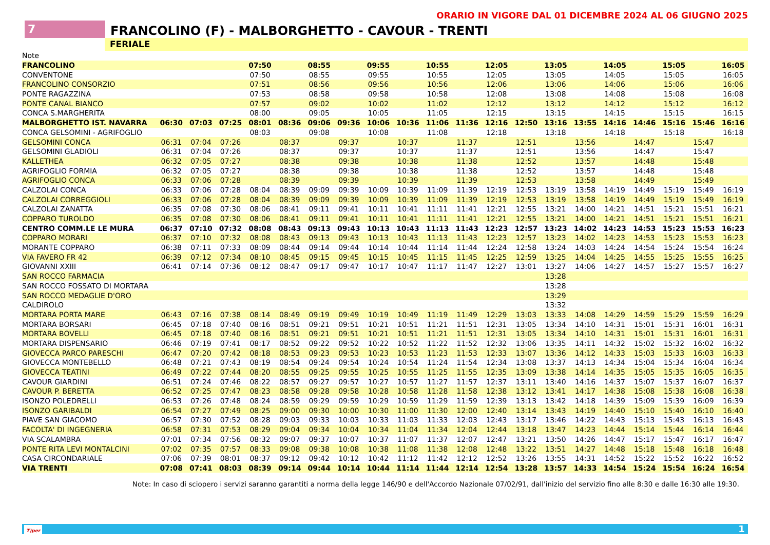ORARIO IN VIGORE DAL 01 DICEMBRE 2024 AL 06 GIUGNO 2025
7
FRANCOLINO (F) - MALBORGHETTO - CAVOUR - TRENTI
FERIALE
| Note | | | | | | | | | | | | | | | | | | | | |
| FRANCOLINO | | | | 07:50 | | 08:55 | | 09:55 | | 10:55 | | 12:05 | | 13:05 | | 14:05 | | 15:05 | | 16:05 |
| CONVENTONE | | | | 07:50 | | 08:55 | | 09:55 | | 10:55 | | 12:05 | | 13:05 | | 14:05 | | 15:05 | | 16:05 |
| FRANCOLINO CONSORZIO | | | | 07:51 | | 08:56 | | 09:56 | | 10:56 | | 12:06 | | 13:06 | | 14:06 | | 15:06 | | 16:06 |
| PONTE RAGAZZINA | | | | 07:53 | | 08:58 | | 09:58 | | 10:58 | | 12:08 | | 13:08 | | 14:08 | | 15:08 | | 16:08 |
| PONTE CANAL BIANCO | | | | 07:57 | | 09:02 | | 10:02 | | 11:02 | | 12:12 | | 13:12 | | 14:12 | | 15:12 | | 16:12 |
| CONCA S.MARGHERITA | | | | 08:00 | | 09:05 | | 10:05 | | 11:05 | | 12:15 | | 13:15 | | 14:15 | | 15:15 | | 16:15 |
| MALBORGHETTO IST. NAVARRA | 06:30 | 07:03 | 07:25 | 08:01 | 08:36 | 09:06 | 09:36 | 10:06 | 10:36 | 11:06 | 11:36 | 12:16 | 12:50 | 13:16 | 13:55 | 14:16 | 14:46 | 15:16 | 15:46 | 16:16 |
| CONCA GELSOMINI - AGRIFOGLIO | | | | 08:03 | | 09:08 | | 10:08 | | 11:08 | | 12:18 | | 13:18 | | 14:18 | | 15:18 | | 16:18 |
| GELSOMINI CONCA | 06:31 | 07:04 | 07:26 | | 08:37 | | 09:37 | | 10:37 | | 11:37 | | 12:51 | | 13:56 | | 14:47 | | 15:47 | |
| GELSOMINI GLADIOLI | 06:31 | 07:04 | 07:26 | | 08:37 | | 09:37 | | 10:37 | | 11:37 | | 12:51 | | 13:56 | | 14:47 | | 15:47 | |
| KALLETHEA | 06:32 | 07:05 | 07:27 | | 08:38 | | 09:38 | | 10:38 | | 11:38 | | 12:52 | | 13:57 | | 14:48 | | 15:48 | |
| AGRIFOGLIO FORMIA | 06:32 | 07:05 | 07:27 | | 08:38 | | 09:38 | | 10:38 | | 11:38 | | 12:52 | | 13:57 | | 14:48 | | 15:48 | |
| AGRIFOGLIO CONCA | 06:33 | 07:06 | 07:28 | | 08:39 | | 09:39 | | 10:39 | | 11:39 | | 12:53 | | 13:58 | | 14:49 | | 15:49 | |
| CALZOLAI CONCA | 06:33 | 07:06 | 07:28 | 08:04 | 08:39 | 09:09 | 09:39 | 10:09 | 10:39 | 11:09 | 11:39 | 12:19 | 12:53 | 13:19 | 13:58 | 14:19 | 14:49 | 15:19 | 15:49 | 16:19 |
| CALZOLAI CORREGGIOLI | 06:33 | 07:06 | 07:28 | 08:04 | 08:39 | 09:09 | 09:39 | 10:09 | 10:39 | 11:09 | 11:39 | 12:19 | 12:53 | 13:19 | 13:58 | 14:19 | 14:49 | 15:19 | 15:49 | 16:19 |
| CALZOLAI ZANATTA | 06:35 | 07:08 | 07:30 | 08:06 | 08:41 | 09:11 | 09:41 | 10:11 | 10:41 | 11:11 | 11:41 | 12:21 | 12:55 | 13:21 | 14:00 | 14:21 | 14:51 | 15:21 | 15:51 | 16:21 |
| COPPARO TUROLDO | 06:35 | 07:08 | 07:30 | 08:06 | 08:41 | 09:11 | 09:41 | 10:11 | 10:41 | 11:11 | 11:41 | 12:21 | 12:55 | 13:21 | 14:00 | 14:21 | 14:51 | 15:21 | 15:51 | 16:21 |
| CENTRO COMM.LE LE MURA | 06:37 | 07:10 | 07:32 | 08:08 | 08:43 | 09:13 | 09:43 | 10:13 | 10:43 | 11:13 | 11:43 | 12:23 | 12:57 | 13:23 | 14:02 | 14:23 | 14:53 | 15:23 | 15:53 | 16:23 |
| COPPARO MORARI | 06:37 | 07:10 | 07:32 | 08:08 | 08:43 | 09:13 | 09:43 | 10:13 | 10:43 | 11:13 | 11:43 | 12:23 | 12:57 | 13:23 | 14:02 | 14:23 | 14:53 | 15:23 | 15:53 | 16:23 |
| MORANTE COPPARO | 06:38 | 07:11 | 07:33 | 08:09 | 08:44 | 09:14 | 09:44 | 10:14 | 10:44 | 11:14 | 11:44 | 12:24 | 12:58 | 13:24 | 14:03 | 14:24 | 14:54 | 15:24 | 15:54 | 16:24 |
| VIA FAVERO FR 42 | 06:39 | 07:12 | 07:34 | 08:10 | 08:45 | 09:15 | 09:45 | 10:15 | 10:45 | 11:15 | 11:45 | 12:25 | 12:59 | 13:25 | 14:04 | 14:25 | 14:55 | 15:25 | 15:55 | 16:25 |
| GIOVANNI XXIII | 06:41 | 07:14 | 07:36 | 08:12 | 08:47 | 09:17 | 09:47 | 10:17 | 10:47 | 11:17 | 11:47 | 12:27 | 13:01 | 13:27 | 14:06 | 14:27 | 14:57 | 15:27 | 15:57 | 16:27 |
| SAN ROCCO FARMACIA | | | | | | | | | | | | | | 13:28 | | | | | | |
| SAN ROCCO FOSSATO DI MORTARA | | | | | | | | | | | | | | 13:28 | | | | | | |
| SAN ROCCO MEDAGLIE D'ORO | | | | | | | | | | | | | | 13:29 | | | | | | |
| CALDIROLO | | | | | | | | | | | | | | 13:32 | | | | | | |
| MORTARA PORTA MARE | 06:43 | 07:16 | 07:38 | 08:14 | 08:49 | 09:19 | 09:49 | 10:19 | 10:49 | 11:19 | 11:49 | 12:29 | 13:03 | 13:33 | 14:08 | 14:29 | 14:59 | 15:29 | 15:59 | 16:29 |
| MORTARA BORSARI | 06:45 | 07:18 | 07:40 | 08:16 | 08:51 | 09:21 | 09:51 | 10:21 | 10:51 | 11:21 | 11:51 | 12:31 | 13:05 | 13:34 | 14:10 | 14:31 | 15:01 | 15:31 | 16:01 | 16:31 |
| MORTARA BOVELLI | 06:45 | 07:18 | 07:40 | 08:16 | 08:51 | 09:21 | 09:51 | 10:21 | 10:51 | 11:21 | 11:51 | 12:31 | 13:05 | 13:34 | 14:10 | 14:31 | 15:01 | 15:31 | 16:01 | 16:31 |
| MORTARA DISPENSARIO | 06:46 | 07:19 | 07:41 | 08:17 | 08:52 | 09:22 | 09:52 | 10:22 | 10:52 | 11:22 | 11:52 | 12:32 | 13:06 | 13:35 | 14:11 | 14:32 | 15:02 | 15:32 | 16:02 | 16:32 |
| GIOVECCA PARCO PARESCHI | 06:47 | 07:20 | 07:42 | 08:18 | 08:53 | 09:23 | 09:53 | 10:23 | 10:53 | 11:23 | 11:53 | 12:33 | 13:07 | 13:36 | 14:12 | 14:33 | 15:03 | 15:33 | 16:03 | 16:33 |
| GIOVECCA MONTEBELLO | 06:48 | 07:21 | 07:43 | 08:19 | 08:54 | 09:24 | 09:54 | 10:24 | 10:54 | 11:24 | 11:54 | 12:34 | 13:08 | 13:37 | 14:13 | 14:34 | 15:04 | 15:34 | 16:04 | 16:34 |
| GIOVECCA TEATINI | 06:49 | 07:22 | 07:44 | 08:20 | 08:55 | 09:25 | 09:55 | 10:25 | 10:55 | 11:25 | 11:55 | 12:35 | 13:09 | 13:38 | 14:14 | 14:35 | 15:05 | 15:35 | 16:05 | 16:35 |
| CAVOUR GIARDINI | 06:51 | 07:24 | 07:46 | 08:22 | 08:57 | 09:27 | 09:57 | 10:27 | 10:57 | 11:27 | 11:57 | 12:37 | 13:11 | 13:40 | 14:16 | 14:37 | 15:07 | 15:37 | 16:07 | 16:37 |
| CAVOUR P. BERETTA | 06:52 | 07:25 | 07:47 | 08:23 | 08:58 | 09:28 | 09:58 | 10:28 | 10:58 | 11:28 | 11:58 | 12:38 | 13:12 | 13:41 | 14:17 | 14:38 | 15:08 | 15:38 | 16:08 | 16:38 |
| ISONZO POLEDRELLI | 06:53 | 07:26 | 07:48 | 08:24 | 08:59 | 09:29 | 09:59 | 10:29 | 10:59 | 11:29 | 11:59 | 12:39 | 13:13 | 13:42 | 14:18 | 14:39 | 15:09 | 15:39 | 16:09 | 16:39 |
| ISONZO GARIBALDI | 06:54 | 07:27 | 07:49 | 08:25 | 09:00 | 09:30 | 10:00 | 10:30 | 11:00 | 11:30 | 12:00 | 12:40 | 13:14 | 13:43 | 14:19 | 14:40 | 15:10 | 15:40 | 16:10 | 16:40 |
| PIAVE SAN GIACOMO | 06:57 | 07:30 | 07:52 | 08:28 | 09:03 | 09:33 | 10:03 | 10:33 | 11:03 | 11:33 | 12:03 | 12:43 | 13:17 | 13:46 | 14:22 | 14:43 | 15:13 | 15:43 | 16:13 | 16:43 |
| FACOLTA' DI INGEGNERIA | 06:58 | 07:31 | 07:53 | 08:29 | 09:04 | 09:34 | 10:04 | 10:34 | 11:04 | 11:34 | 12:04 | 12:44 | 13:18 | 13:47 | 14:23 | 14:44 | 15:14 | 15:44 | 16:14 | 16:44 |
| VIA SCALAMBRA | 07:01 | 07:34 | 07:56 | 08:32 | 09:07 | 09:37 | 10:07 | 10:37 | 11:07 | 11:37 | 12:07 | 12:47 | 13:21 | 13:50 | 14:26 | 14:47 | 15:17 | 15:47 | 16:17 | 16:47 |
| PONTE RITA LEVI MONTALCINI | 07:02 | 07:35 | 07:57 | 08:33 | 09:08 | 09:38 | 10:08 | 10:38 | 11:08 | 11:38 | 12:08 | 12:48 | 13:22 | 13:51 | 14:27 | 14:48 | 15:18 | 15:48 | 16:18 | 16:48 |
| CASA CIRCONDARIALE | 07:06 | 07:39 | 08:01 | 08:37 | 09:12 | 09:42 | 10:12 | 10:42 | 11:12 | 11:42 | 12:12 | 12:52 | 13:26 | 13:55 | 14:31 | 14:52 | 15:22 | 15:52 | 16:22 | 16:52 |
| VIA TRENTI | 07:08 | 07:41 | 08:03 | 08:39 | 09:14 | 09:44 | 10:14 | 10:44 | 11:14 | 11:44 | 12:14 | 12:54 | 13:28 | 13:57 | 14:33 | 14:54 | 15:24 | 15:54 | 16:24 | 16:54 |
Note: In caso di sciopero i servizi saranno garantiti a norma della legge 146/90 e dell'Accordo Nazionale 07/02/91, dall'inizio del servizio fino alle 8:30 e dalle 16:30 alle 19:30.
T)per 1